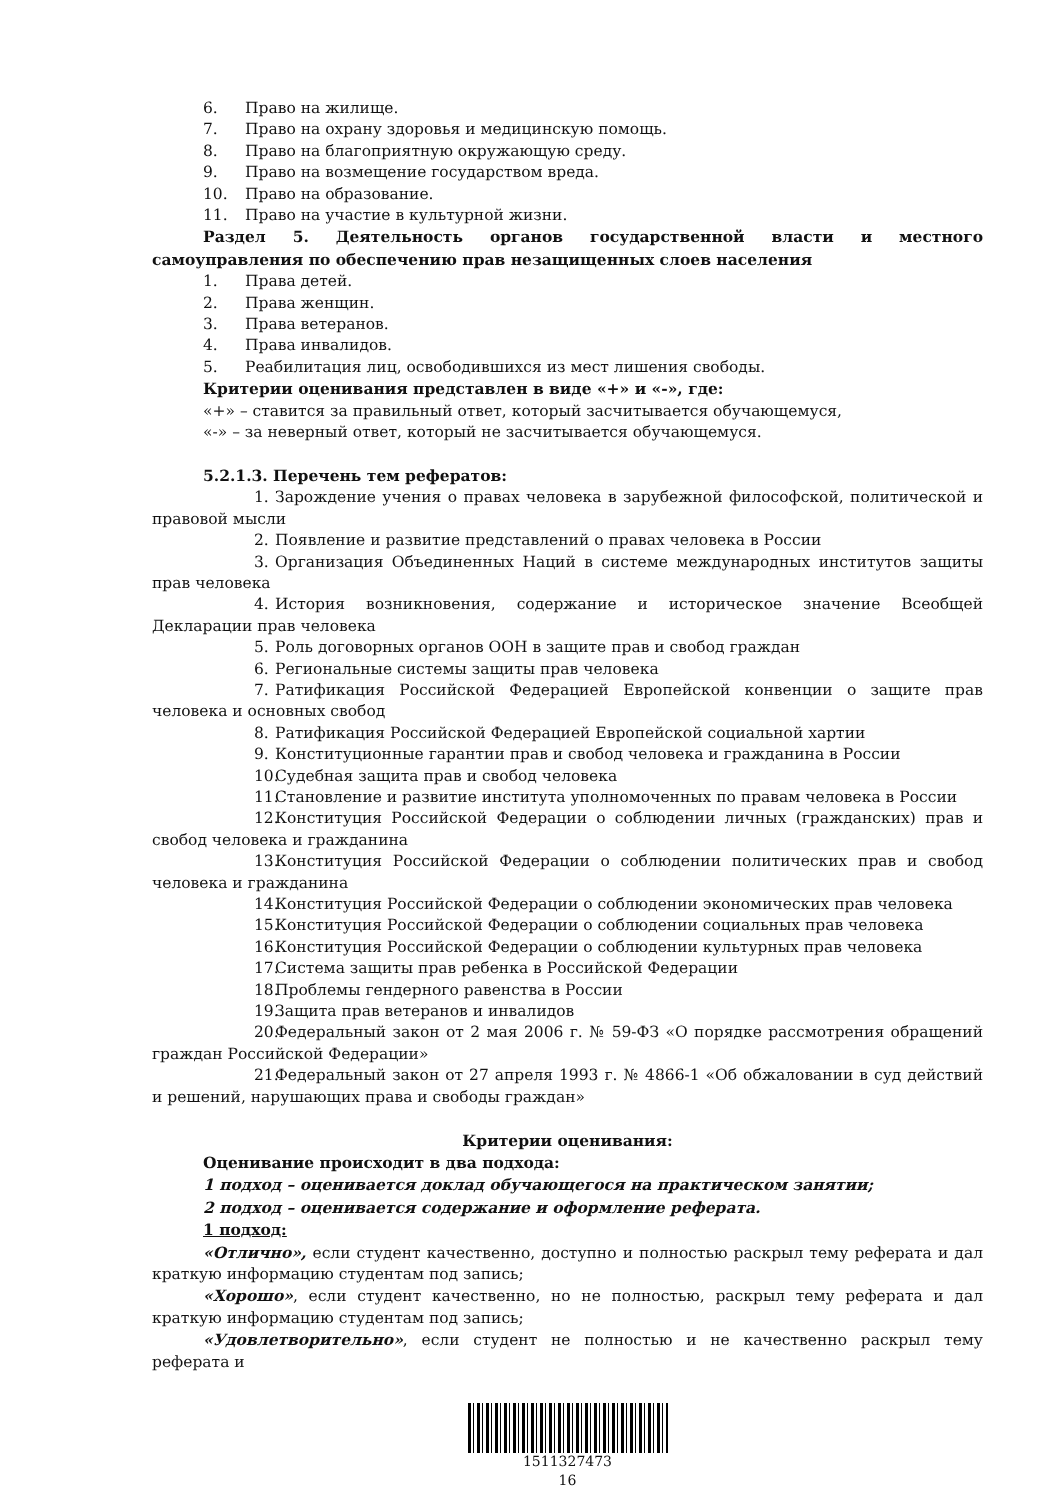6. Право на жилище.
7. Право на охрану здоровья и медицинскую помощь.
8. Право на благоприятную окружающую среду.
9. Право на возмещение государством вреда.
10. Право на образование.
11. Право на участие в культурной жизни.
Раздел 5. Деятельность органов государственной власти и местного самоуправления по обеспечению прав незащищенных слоев населения
1. Права детей.
2. Права женщин.
3. Права ветеранов.
4. Права инвалидов.
5. Реабилитация лиц, освободившихся из мест лишения свободы.
Критерии оценивания представлен в виде «+» и «-», где:
«+» – ставится за правильный ответ, который засчитывается обучающемуся,
«-» – за неверный ответ, который не засчитывается обучающемуся.
5.2.1.3. Перечень тем рефератов:
1. Зарождение учения о правах человека в зарубежной философской, политической и правовой мысли
2. Появление и развитие представлений о правах человека в России
3. Организация Объединенных Наций в системе международных институтов защиты прав человека
4. История возникновения, содержание и историческое значение Всеобщей Декларации прав человека
5. Роль договорных органов ООН в защите прав и свобод граждан
6. Региональные системы защиты прав человека
7. Ратификация Российской Федерацией Европейской конвенции о защите прав человека и основных свобод
8. Ратификация Российской Федерацией Европейской социальной хартии
9. Конституционные гарантии прав и свобод человека и гражданина в России
10. Судебная защита прав и свобод человека
11. Становление и развитие института уполномоченных по правам человека в России
12. Конституция Российской Федерации о соблюдении личных (гражданских) прав и свобод человека и гражданина
13. Конституция Российской Федерации о соблюдении политических прав и свобод человека и гражданина
14. Конституция Российской Федерации о соблюдении экономических прав человека
15. Конституция Российской Федерации о соблюдении социальных прав человека
16. Конституция Российской Федерации о соблюдении культурных прав человека
17. Система защиты прав ребенка в Российской Федерации
18. Проблемы гендерного равенства в России
19. Защита прав ветеранов и инвалидов
20. Федеральный закон от 2 мая 2006 г. № 59-ФЗ «О порядке рассмотрения обращений граждан Российской Федерации»
21. Федеральный закон от 27 апреля 1993 г. № 4866-1 «Об обжаловании в суд действий и решений, нарушающих права и свободы граждан»
Критерии оценивания:
Оценивание происходит в два подхода:
1 подход – оценивается доклад обучающегося на практическом занятии;
2 подход – оценивается содержание и оформление реферата.
1 подход:
«Отлично», если студент качественно, доступно и полностью раскрыл тему реферата и дал краткую информацию студентам под запись;
«Хорошо», если студент качественно, но не полностью, раскрыл тему реферата и дал краткую информацию студентам под запись;
«Удовлетворительно», если студент не полностью и не качественно раскрыл тему реферата и
1511327473
16